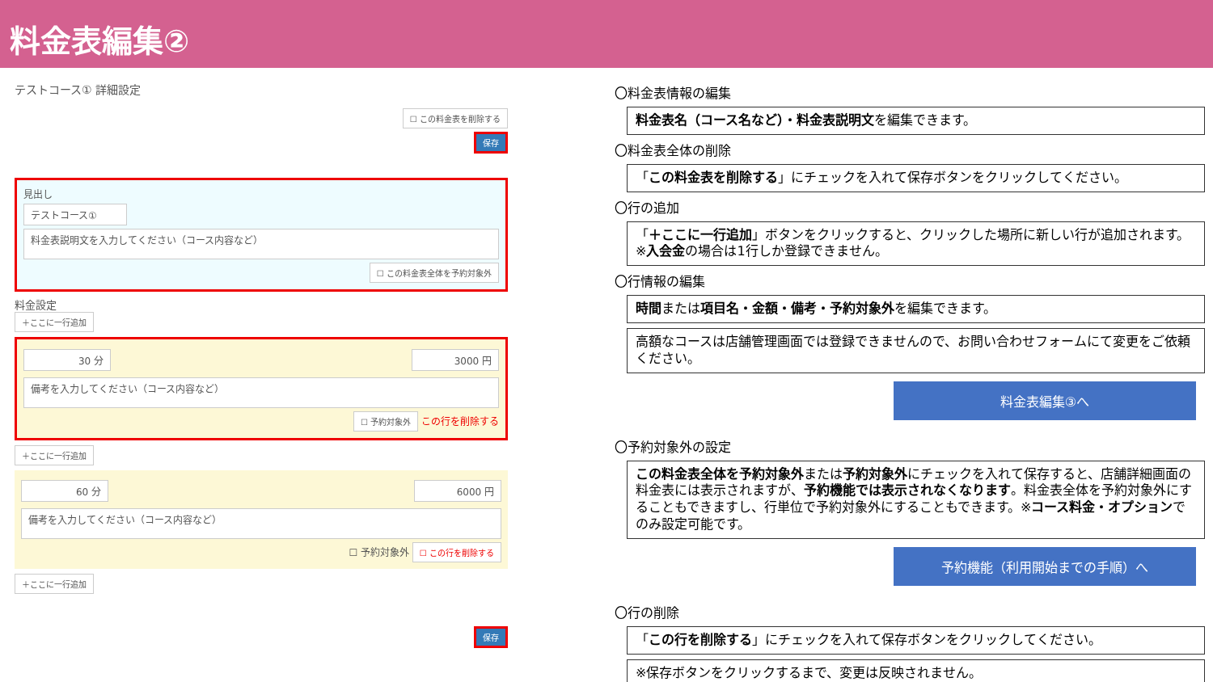料金表編集②
テストコース① 詳細設定
☐ この料金表を削除する
保存
見出し
テストコース①
料金表説明文を入力してください（コース内容など）
☐ この料金表全体を予約対象外
料金設定
＋ここに一行追加
30 分 3000 円
備考を入力してください（コース内容など）
☐ 予約対象外 この行を削除する
＋ここに一行追加
60 分 6000 円
備考を入力してください（コース内容など）
☐ 予約対象外 ☐ この行を削除する
＋ここに一行追加
保存
〇料金表情報の編集
料金表名（コース名など）・料金表説明文を編集できます。
〇料金表全体の削除
「この料金表を削除する」にチェックを入れて保存ボタンをクリックしてください。
〇行の追加
「＋ここに一行追加」ボタンをクリックすると、クリックした場所に新しい行が追加されます。※入会金の場合は1行しか登録できません。
〇行情報の編集
時間または項目名・金額・備考・予約対象外を編集できます。
高額なコースは店舗管理画面では登録できませんので、お問い合わせフォームにて変更をご依頼ください。
料金表編集③へ
〇予約対象外の設定
この料金表全体を予約対象外または予約対象外にチェックを入れて保存すると、店舗詳細画面の料金表には表示されますが、予約機能では表示されなくなります。料金表全体を予約対象外にすることもできますし、行単位で予約対象外にすることもできます。※コース料金・オプションでのみ設定可能です。
予約機能（利用開始までの手順）へ
〇行の削除
「この行を削除する」にチェックを入れて保存ボタンをクリックしてください。
※保存ボタンをクリックするまで、変更は反映されません。